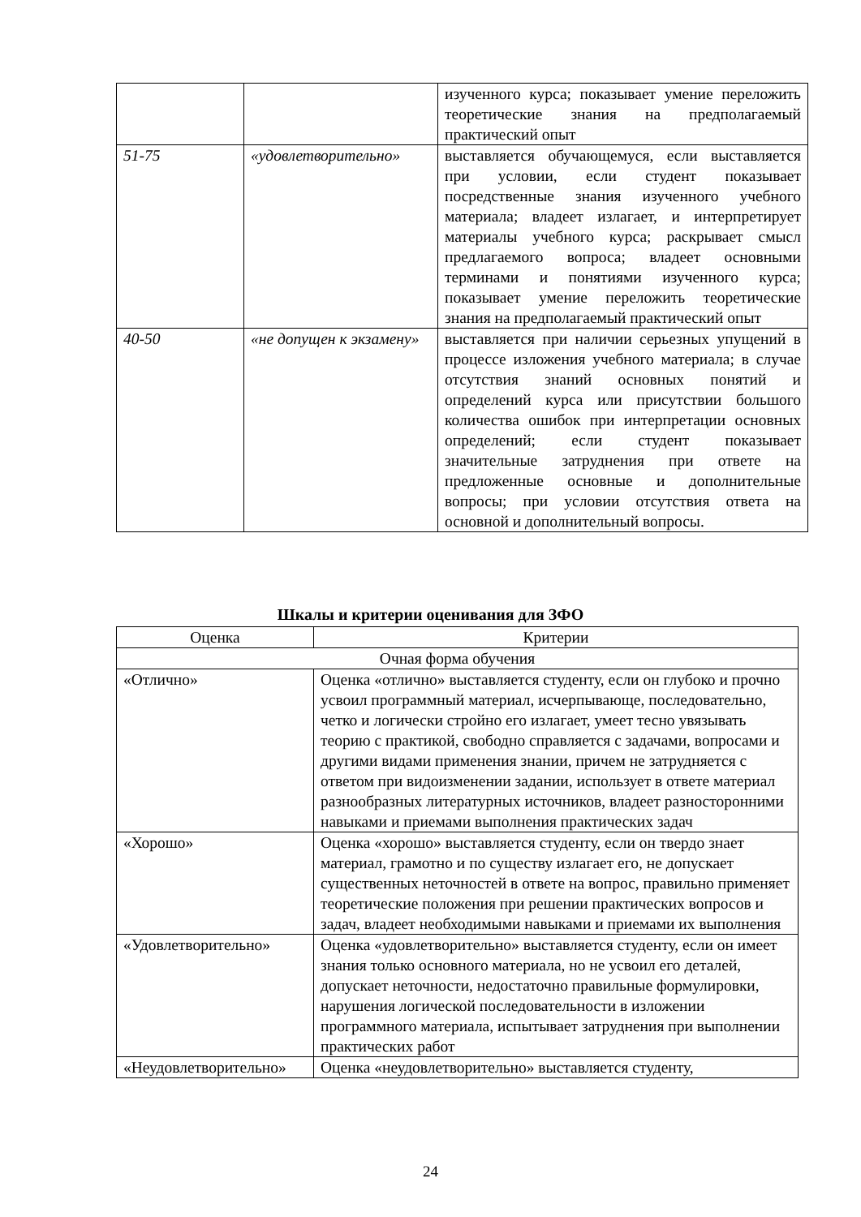| | | изученного курса; показывает умение переложить теоретические знания на предполагаемый практический опыт |
| 51-75 | «удовлетворительно» | выставляется обучающемуся, если выставляется при условии, если студент показывает посредственные знания изученного учебного материала; владеет излагает, и интерпретирует материалы учебного курса; раскрывает смысл предлагаемого вопроса; владеет основными терминами и понятиями изученного курса; показывает умение переложить теоретические знания на предполагаемый практический опыт |
| 40-50 | «не допущен к экзамену» | выставляется при наличии серьезных упущений в процессе изложения учебного материала; в случае отсутствия знаний основных понятий и определений курса или присутствии большого количества ошибок при интерпретации основных определений; если студент показывает значительные затруднения при ответе на предложенные основные и дополнительные вопросы; при условии отсутствия ответа на основной и дополнительный вопросы. |
Шкалы и критерии оценивания для ЗФО
| Оценка | Критерии |
| --- | --- |
| Очная форма обучения | |
| «Отлично» | Оценка «отлично» выставляется студенту, если он глубоко и прочно усвоил программный материал, исчерпывающе, последовательно, четко и логически стройно его излагает, умеет тесно увязывать теорию с практикой, свободно справляется с задачами, вопросами и другими видами применения знании, причем не затрудняется с ответом при видоизменении задании, использует в ответе материал разнообразных литературных источников, владеет разносторонними навыками и приемами выполнения практических задач |
| «Хорошо» | Оценка «хорошо» выставляется студенту, если он твердо знает материал, грамотно и по существу излагает его, не допускает существенных неточностей в ответе на вопрос, правильно применяет теоретические положения при решении практических вопросов и задач, владеет необходимыми навыками и приемами их выполнения |
| «Удовлетворительно» | Оценка «удовлетворительно» выставляется студенту, если он имеет знания только основного материала, но не усвоил его деталей, допускает неточности, недостаточно правильные формулировки, нарушения логической последовательности в изложении программного материала, испытывает затруднения при выполнении практических работ |
| «Неудовлетворительно» | Оценка «неудовлетворительно» выставляется студенту, |
24